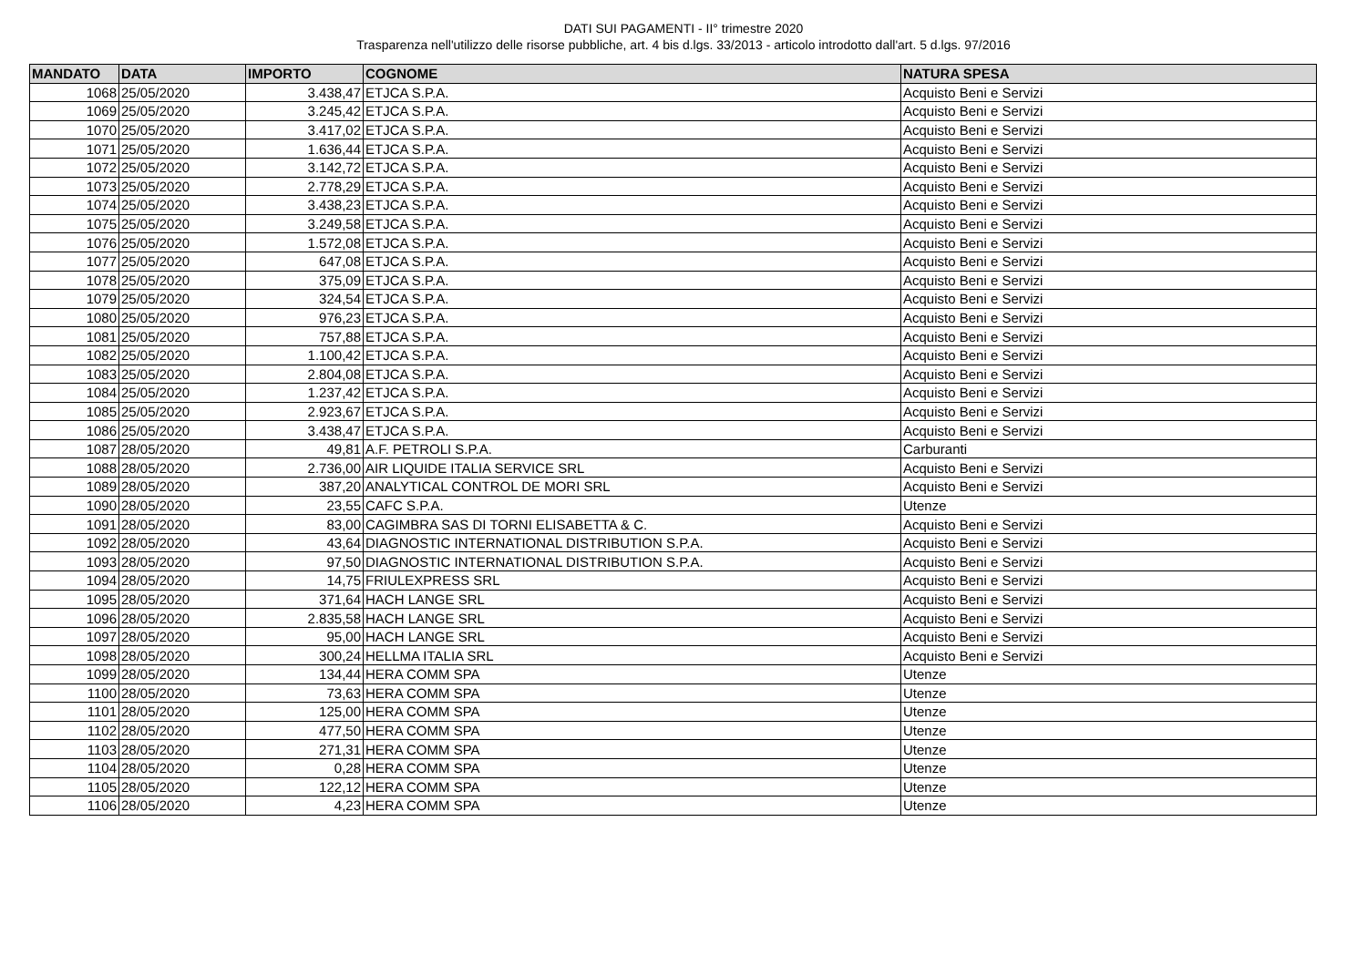DATI SUI PAGAMENTI - II° trimestre 2020
Trasparenza nell'utilizzo delle risorse pubbliche, art. 4 bis d.lgs. 33/2013 - articolo introdotto dall'art. 5 d.lgs. 97/2016
| MANDATO | DATA | IMPORTO | COGNOME | NATURA SPESA |
| --- | --- | --- | --- | --- |
| 1068 | 25/05/2020 | 3.438,47 | ETJCA S.P.A. | Acquisto Beni e Servizi |
| 1069 | 25/05/2020 | 3.245,42 | ETJCA S.P.A. | Acquisto Beni e Servizi |
| 1070 | 25/05/2020 | 3.417,02 | ETJCA S.P.A. | Acquisto Beni e Servizi |
| 1071 | 25/05/2020 | 1.636,44 | ETJCA S.P.A. | Acquisto Beni e Servizi |
| 1072 | 25/05/2020 | 3.142,72 | ETJCA S.P.A. | Acquisto Beni e Servizi |
| 1073 | 25/05/2020 | 2.778,29 | ETJCA S.P.A. | Acquisto Beni e Servizi |
| 1074 | 25/05/2020 | 3.438,23 | ETJCA S.P.A. | Acquisto Beni e Servizi |
| 1075 | 25/05/2020 | 3.249,58 | ETJCA S.P.A. | Acquisto Beni e Servizi |
| 1076 | 25/05/2020 | 1.572,08 | ETJCA S.P.A. | Acquisto Beni e Servizi |
| 1077 | 25/05/2020 | 647,08 | ETJCA S.P.A. | Acquisto Beni e Servizi |
| 1078 | 25/05/2020 | 375,09 | ETJCA S.P.A. | Acquisto Beni e Servizi |
| 1079 | 25/05/2020 | 324,54 | ETJCA S.P.A. | Acquisto Beni e Servizi |
| 1080 | 25/05/2020 | 976,23 | ETJCA S.P.A. | Acquisto Beni e Servizi |
| 1081 | 25/05/2020 | 757,88 | ETJCA S.P.A. | Acquisto Beni e Servizi |
| 1082 | 25/05/2020 | 1.100,42 | ETJCA S.P.A. | Acquisto Beni e Servizi |
| 1083 | 25/05/2020 | 2.804,08 | ETJCA S.P.A. | Acquisto Beni e Servizi |
| 1084 | 25/05/2020 | 1.237,42 | ETJCA S.P.A. | Acquisto Beni e Servizi |
| 1085 | 25/05/2020 | 2.923,67 | ETJCA S.P.A. | Acquisto Beni e Servizi |
| 1086 | 25/05/2020 | 3.438,47 | ETJCA S.P.A. | Acquisto Beni e Servizi |
| 1087 | 28/05/2020 | 49,81 | A.F. PETROLI S.P.A. | Carburanti |
| 1088 | 28/05/2020 | 2.736,00 | AIR LIQUIDE ITALIA SERVICE SRL | Acquisto Beni e Servizi |
| 1089 | 28/05/2020 | 387,20 | ANALYTICAL CONTROL DE MORI SRL | Acquisto Beni e Servizi |
| 1090 | 28/05/2020 | 23,55 | CAFC S.P.A. | Utenze |
| 1091 | 28/05/2020 | 83,00 | CAGIMBRA SAS DI TORNI ELISABETTA & C. | Acquisto Beni e Servizi |
| 1092 | 28/05/2020 | 43,64 | DIAGNOSTIC INTERNATIONAL DISTRIBUTION S.P.A. | Acquisto Beni e Servizi |
| 1093 | 28/05/2020 | 97,50 | DIAGNOSTIC INTERNATIONAL DISTRIBUTION S.P.A. | Acquisto Beni e Servizi |
| 1094 | 28/05/2020 | 14,75 | FRIULEXPRESS SRL | Acquisto Beni e Servizi |
| 1095 | 28/05/2020 | 371,64 | HACH LANGE SRL | Acquisto Beni e Servizi |
| 1096 | 28/05/2020 | 2.835,58 | HACH LANGE SRL | Acquisto Beni e Servizi |
| 1097 | 28/05/2020 | 95,00 | HACH LANGE SRL | Acquisto Beni e Servizi |
| 1098 | 28/05/2020 | 300,24 | HELLMA ITALIA SRL | Acquisto Beni e Servizi |
| 1099 | 28/05/2020 | 134,44 | HERA COMM SPA | Utenze |
| 1100 | 28/05/2020 | 73,63 | HERA COMM SPA | Utenze |
| 1101 | 28/05/2020 | 125,00 | HERA COMM SPA | Utenze |
| 1102 | 28/05/2020 | 477,50 | HERA COMM SPA | Utenze |
| 1103 | 28/05/2020 | 271,31 | HERA COMM SPA | Utenze |
| 1104 | 28/05/2020 | 0,28 | HERA COMM SPA | Utenze |
| 1105 | 28/05/2020 | 122,12 | HERA COMM SPA | Utenze |
| 1106 | 28/05/2020 | 4,23 | HERA COMM SPA | Utenze |